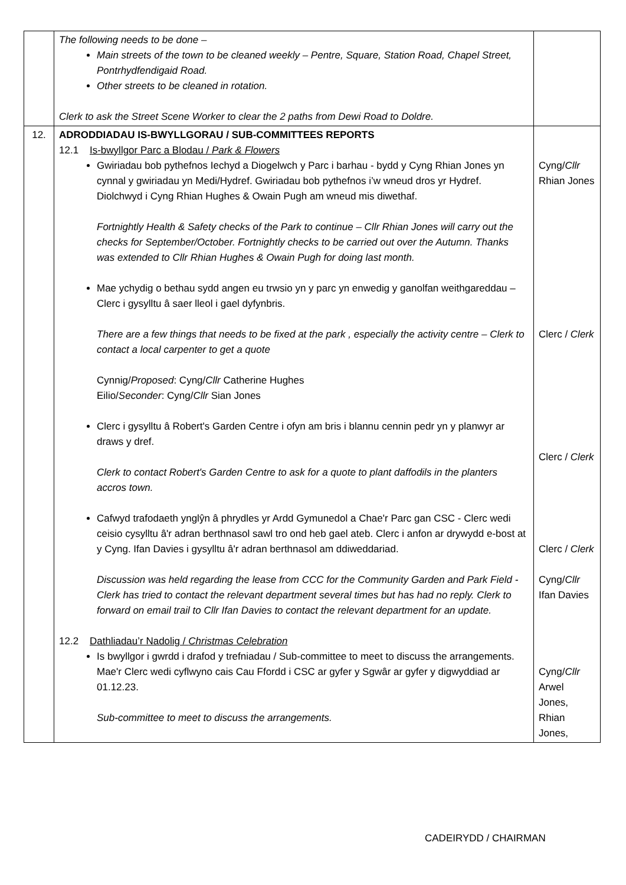| | The following needs to be done – Main streets of the town to be cleaned weekly – Pentre, Square, Station Road, Chapel Street, Pontrhydfendigaid Road. Other streets to be cleaned in rotation. Clerk to ask the Street Scene Worker to clear the 2 paths from Dewi Road to Doldre. | |
| 12. | ADRODDIADAU IS-BWYLLGORAU / SUB-COMMITTEES REPORTS 12.1 Is-bwyllgor Parc a Blodau / Park & Flowers Gwiriadau bob pythefnos Iechyd a Diogelwch y Parc i barhau - bydd y Cyng Rhian Jones yn cynnal y gwiriadau yn Medi/Hydref. Gwiriadau bob pythefnos i’w wneud dros yr Hydref. Diolchwyd i Cyng Rhian Hughes & Owain Pugh am wneud mis diwethaf. Fortnightly Health & Safety checks of the Park to continue – Cllr Rhian Jones will carry out the checks for September/October. Fortnightly checks to be carried out over the Autumn. Thanks was extended to Cllr Rhian Hughes & Owain Pugh for doing last month. Mae ychydig o bethau sydd angen eu trwsio yn y parc yn enwedig y ganolfan weithgareddau – Clerc i gysylltu â saer lleol i gael dyfynbris. There are a few things that needs to be fixed at the park , especially the activity centre – Clerk to contact a local carpenter to get a quote Cynnig/ Proposed : Cyng/ Cllr Catherine Hughes Eilio/ Seconder : Cyng/ Cllr Sian Jones Clerc i gysylltu â Robert's Garden Centre i ofyn am bris i blannu cennin pedr yn y planwyr ar draws y dref. Clerk to contact Robert's Garden Centre to ask for a quote to plant daffodils in the planters accros town. Cafwyd trafodaeth ynglŷn â phrydles yr Ardd Gymunedol a Chae'r Parc gan CSC - Clerc wedi ceisio cysylltu â'r adran berthnasol sawl tro ond heb gael ateb. Clerc i anfon ar drywydd e-bost at y Cyng. Ifan Davies i gysylltu â'r adran berthnasol am ddiweddariad. Discussion was held regarding the lease from CCC for the Community Garden and Park Field - Clerk has tried to contact the relevant department several times but has had no reply. Clerk to forward on email trail to Cllr Ifan Davies to contact the relevant department for an update. 12.2 Dathliadau’r Nadolig / Christmas Celebration Is bwyllgor i gwrdd i drafod y trefniadau / Sub-committee to meet to discuss the arrangements. Mae'r Clerc wedi cyflwyno cais Cau Ffordd i CSC ar gyfer y Sgwâr ar gyfer y digwyddiad ar 01.12.23. Sub-committee to meet to discuss the arrangements. | Cyng/ Cllr Rhian Jones Clerc / Clerk Clerc / Clerk Clerc / Clerk Cyng/ Cllr Ifan Davies Cyng/ Cllr Arwel Jones, Rhian Jones, |
CADEIRYDD / CHAIRMAN